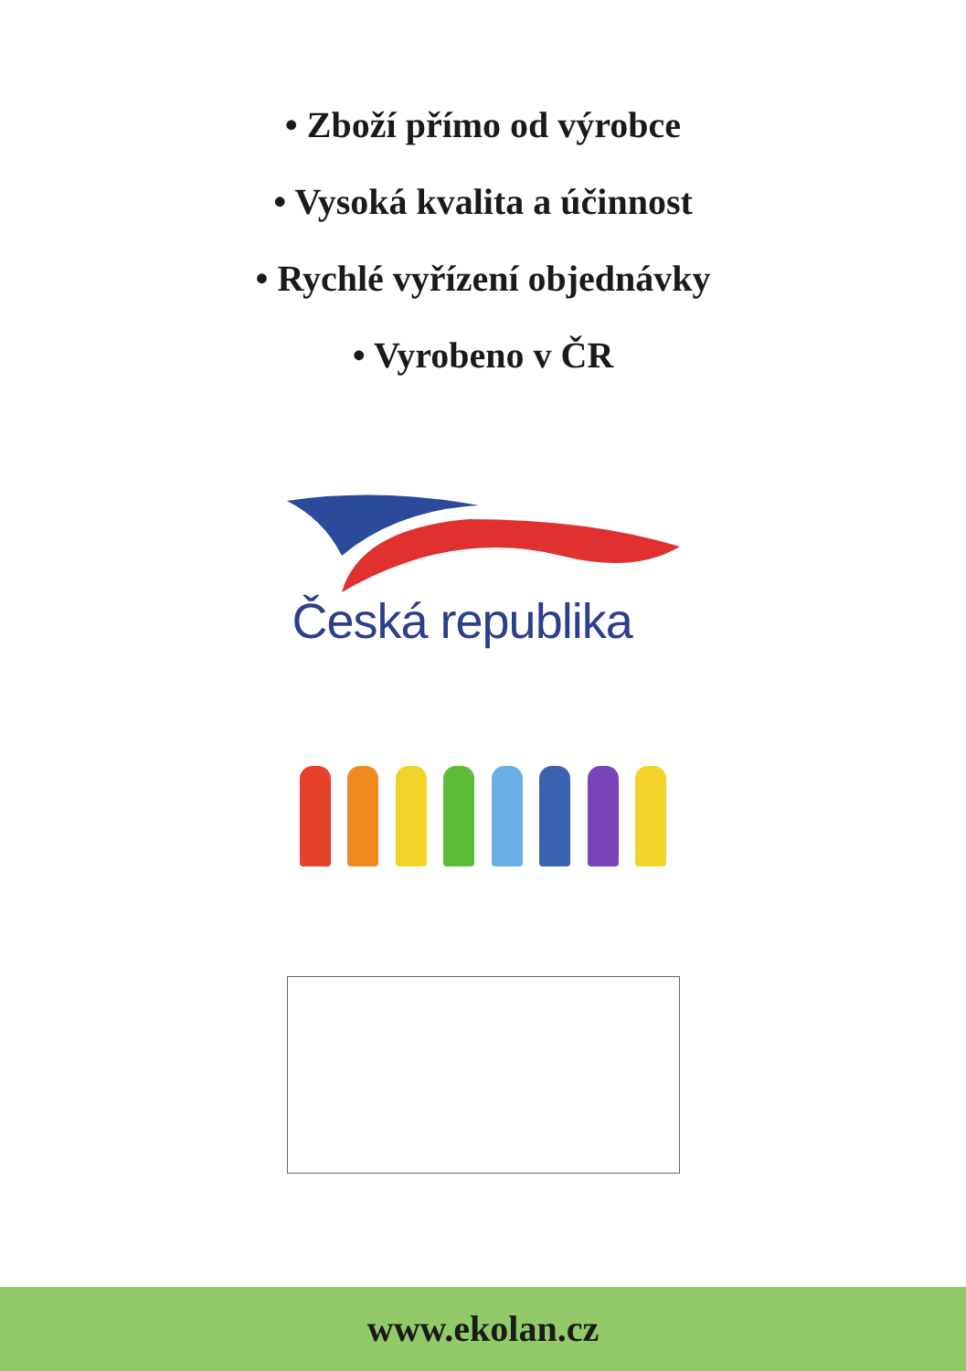• Zboží přímo od výrobce
• Vysoká kvalita a účinnost
• Rychlé vyřízení objednávky
• Vyrobeno v ČR
Česká republika
www.ekolan.cz